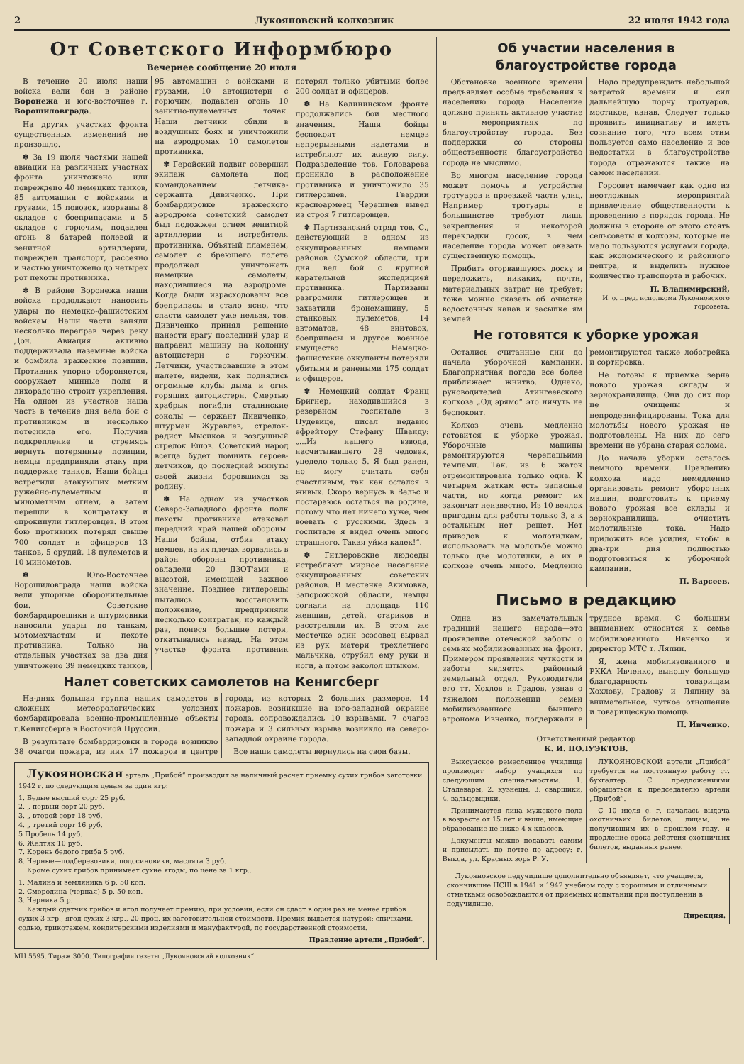2 Лукояновский колхозник 22 июля 1942 года
От Советского Информбюро
Вечернее сообщение 20 июля
В течение 20 июля наши войска вели бои в районе Воронежа и юго-восточнее г. Ворошиловграда.
На других участках фронта существенных изменений не произошло.
✽ За 19 июля частями нашей авиации на различных участках фронта уничтожено или повреждено 40 немецких танков, 85 автомашин с войсками и грузами, 15 повозок, взорваны 8 складов с боеприпасами и 5 складов с горючим, подавлен огонь 8 батарей полевой и зенитной артиллерии, поврежден транспорт, рассеяно и частью уничтожено до четырех рот пехоты противника.
✽ В районе Воронежа наши войска продолжают наносить удары по немецко-фашистским войскам. Наши части заняли несколько переправ через реку Дон. Авиация активно поддерживала наземные войска и бомбила вражеские позиции. Противник упорно обороняется, сооружает минные поля и лихорадочно строит укрепления. На одном из участков наша часть в течение дня вела бои с противником и несколько потеснила его. Получив подкрепление и стремясь вернуть потерянные позиции, немцы предприняли атаку при поддержке танков. Наши бойцы встретили атакующих метким ружейно-пулеметным и минометным огнем, а затем перешли в контратаку и опрокинули гитлеровцев. В этом бою противник потерял свыше 700 солдат и офицеров 13 танков, 5 орудий, 18 пулеметов и 10 минометов.
✽ Юго-Восточнее Ворошиловграда наши войска вели упорные оборонительные бои. Советские бомбардировщики и штурмовики наносили удары по танкам, мотомехчастям и пехоте противника. Только на отдельных участках за два дня уничтожено 39 немецких танков, 95 автомашин с войсками и грузами, 10 автоцистерн с горючим, подавлен огонь 10 зенитно-пулеметных точек. Наши летчики сбили в воздушных боях и уничтожили на аэродромах 10 самолетов противника.
✽ Геройский подвиг совершил экипаж самолета под командованием летчика-сержанта Дивиченко. При бомбардировке вражеского аэродрома советский самолет был подожжен огнем зенитной артиллерии и истребителя противника. Объятый пламенем, самолет с бреющего полета продолжал уничтожать немецкие самолеты, находившиеся на аэродроме. Когда были израсходованы все боеприпасы и стало ясно, что спасти самолет уже нельзя, тов. Дивиченко принял решение нанести врагу последний удар и направил машину на колонну автоцистерн с горючим. Летчики, участвовавшие в этом налете, видели, как поднялись огромные клубы дыма и огня горящих автоцистерн. Смертью храбрых погибли сталинские соколы — сержант Дивиченко, штурман Журавлев, стрелок-радист Мысиков и воздушный стрелок Ешов. Советский народ всегда будет помнить героев-летчиков, до последней минуты своей жизни боровшихся за родину.
✽ На одном из участков Северо-Западного фронта полк пехоты противника атаковал передний край нашей обороны. Наши бойцы, отбив атаку немцев, на их плечах ворвались в район обороны противника, овладели 20 ДЗОТ'ами и высотой, имеющей важное значение. Позднее гитлеровцы пытались восстановить положение, предприняли несколько контратак, но каждый раз, понеся большие потери, откатывались назад. На этом участке фронта противник потерял только убитыми более 200 солдат и офицеров.
✽ На Калининском фронте продолжались бои местного значения. Наши бойцы беспокоят немцев непрерывными налетами и истребляют их живую силу. Подразделение тов. Головарева проникло в расположение противника и уничтожило 35 гитлеровцев. Гвардии красноармеец Черешнев вывел из строя 7 гитлеровцев.
✽ Партизанский отряд тов. С., действующий в одном из оккупированных немцами районов Сумской области, три дня вел бой с крупной карательной экспедицией противника. Партизаны разгромили гитлеровцев и захватили бронемашину, 5 станковых пулеметов, 14 автоматов, 48 винтовок, боеприпасы и другое военное имущество. Немецко-фашистские оккупанты потеряли убитыми и ранеными 175 солдат и офицеров.
✽ Немецкий солдат Франц Бригнер, находившийся в резервном госпитале в Пудевице, писал недавно ефрейтору Стефану Шванду: „...Из нашего взвода, насчитывавшего 28 человек, уцелело только 5. Я был ранен, но могу считать себя счастливым, так как остался в живых. Скоро вернусь в Вельс и постараюсь остаться на родине, потому что нет ничего хуже, чем воевать с русскими. Здесь в госпитале я видел очень много страшного. Такая уйма калек!“.
✽ Гитлеровские людоеды истребляют мирное население оккупированных советских районов. В местечке Акимовка, Запорожской области, немцы согнали на площадь 110 женщин, детей, стариков и расстреляли их. В этом же местечке один эсэсовец вырвал из рук матери трехлетнего мальчика, отрубил ему руки и ноги, а потом заколол штыком.
Налет советских самолетов на Кенигсберг
На-днях большая группа наших самолетов в сложных метеорологических условиях бомбардировала военно-промышленные объекты г.Кенигсберга в Восточной Пруссии.
В результате бомбардировки в городе возникло 38 очагов пожара, из них 17 пожаров в центре города, из которых 2 больших размеров. 14 пожаров, возникшие на юго-западной окраине города, сопровождались 10 взрывами. 7 очагов пожара и 3 сильных взрыва возникло на северо-западной окраине города.
Все наши самолеты вернулись на свои базы.
Лукояновская артель „Прибой“ производит за наличный расчет приемку сухих грибов заготовки 1942 г. по следующим ценам за один кгр:
1. Белые высший сорт 25 руб.
2. „ первый сорт 20 руб.
3. „ второй сорт 18 руб.
4. „ третий сорт 16 руб.
5 Пробель 14 руб.
6. Желтяк 10 руб.
7. Корень белого гриба 5 руб.
8. Черные—подберезовики, подосиновики, маслята 3 руб.
Кроме сухих грибов принимает сухие ягоды, по цене за 1 кгр.:
1. Малина и земляника 6 р. 50 коп.
2. Смородина (черная) 5 р. 50 коп.
3. Черника 5 р.
Каждый сдатчик грибов и ягод получает премию, при условии, если он сдаст в один раз не менее грибов сухих 3 кгр., ягод сухих 3 кгр., 20 проц. их заготовительной стоимости. Премия выдается натурой: спичками, солью, трикотажем, кондитерскими изделиями и мануфактурой, по государственной стоимости.
Правление артели „Прибой“.
МЦ 5595. Тираж 3000. Типография газеты „Лукояновский колхозник“
Об участии населения в благоустройстве города
Обстановка военного времени предъявляет особые требования к населению города. Население должно принять активное участие в мероприятиях по благоустройству города. Без поддержки со стороны общественности благоустройство города не мыслимо.
Во многом население города может помочь в устройстве тротуаров и проезжей части улиц. Например тротуары в большинстве требуют лишь закрепления и некоторой перекладки досок, в чем население города может оказать существенную помощь.
Прибить оторвавшуюся доску и переложить, никаких, почти, материальных затрат не требует; тоже можно сказать об очистке водосточных канав и засыпке ям землей.
Надо предупреждать небольшой затратой времени и сил дальнейшую порчу тротуаров, мостиков, канав. Следует только проявить инициативу и иметь сознание того, что всем этим пользуется само население и все недостатки в благоустройстве города отражаются также на самом населении.
Горсовет намечает как одно из неотложных мероприятий привлечение общественности к проведению в порядок города. Не должны в стороне от этого стоять сельсоветы и колхозы, которые не мало пользуются услугами города, как экономического и районного центра, и выделить нужное количество транспорта и рабочих.
П. Владимирский,
И. о. пред. исполкома Лукояновского горсовета.
Не готовятся к уборке урожая
Остались считанные дни до начала уборочной кампании. Благоприятная погода все более приближает жнитво. Однако, руководителей Атингеевского колхоза „Од эрямо“ это ничуть не беспокоит.
Колхоз очень медленно готовится к уборке урожая. Уборочные машины ремонтируются черепашьими темпами. Так, из 6 жаток отремонтирована только одна. К четырем жаткам есть запасные части, но когда ремонт их закончат неизвестно. Из 10 веялок пригодны для работы только 3, а к остальным нет решет. Нет приводов к молотилкам, использовать на молотьбе можно только две молотилки, а их в колхозе очень много. Медленно ремонтируются также лобогрейка и сортировка.
Не готовы к приемке зерна нового урожая склады и зернохранилища. Они до сих пор не очищены и непродезинфицированы. Тока для молотьбы нового урожая не подготовлены. На них до сего времени не убрана старая солома.
До начала уборки осталось немного времени. Правлению колхоза надо немедленно организовать ремонт уборочных машин, подготовить к приему нового урожая все склады и зернохранилища, очистить молотильные тока. Надо приложить все усилия, чтобы в два-три дня полностью подготовиться к уборочной кампании.
П. Варсеев.
Письмо в редакцию
Одна из замечательных традиций нашего народа—это проявление отеческой заботы о семьях мобилизованных на фронт. Примером проявления чуткости и заботы является районный земельный отдел. Руководители его тт. Хохлов и Градов, узнав о тяжелом положении семьи мобилизованного бывшего агронома Ивченко, поддержали в трудное время. С большим вниманием относится к семье мобилизованного Ивченко и директор МТС т. Ляпин.
Я, жена мобилизованного в РККА Ивченко, выношу большую благодарность товарищам Хохлову, Градову и Ляпину за внимательное, чуткое отношение и товарищескую помощь.
П. Ивченко.
Ответственный редактор
К. И. ПОЛУЭКТОВ.
Выксунское ремесленное училище производит набор учащихся по следующим специальностям: 1. Сталевары, 2. кузнецы, 3. сварщики, 4. вальцовщики.
Принимаются лица мужского пола в возрасте от 15 лет и выше, имеющие образование не ниже 4-х классов.
Документы можно подавать самим и присылать по почте по адресу: г. Выкса, ул. Красных зорь Р. У.
ЛУКОЯНОВСКОЙ артели „Прибой“ требуется на постоянную работу ст. бухгалтер. С предложениями обращаться к председателю артели „Прибой“.
С 10 июля с. г. началась выдача охотничьих билетов, лицам, не получившим их в прошлом году, и продление срока действия охотничьих билетов, выданных ранее.
Лукояновское педучилище дополнительно объявляет, что учащиеся, окончившие НСШ в 1941 и 1942 учебном году с хорошими и отличными отметками освобождаются от приемных испытаний при поступлении в педучилище.
Дирекция.